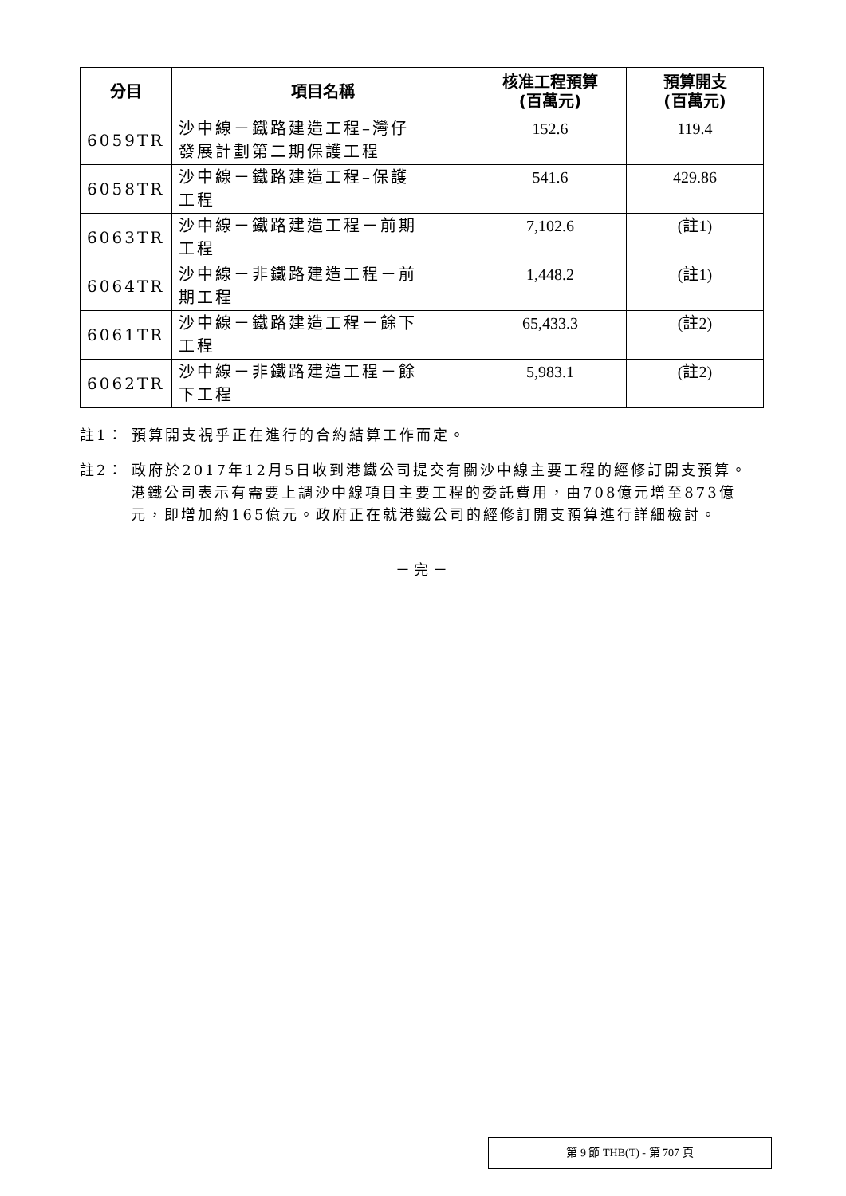| 分目 | 項目名稱 | 核准工程預算 (百萬元) | 預算開支 (百萬元) |
| --- | --- | --- | --- |
| 6059TR | 沙中線－鐵路建造工程–灣仔 發展計劃第二期保護工程 | 152.6 | 119.4 |
| 6058TR | 沙中線－鐵路建造工程–保護 工程 | 541.6 | 429.86 |
| 6063TR | 沙中線－鐵路建造工程－前期 工程 | 7,102.6 | (註1) |
| 6064TR | 沙中線－非鐵路建造工程－前 期工程 | 1,448.2 | (註1) |
| 6061TR | 沙中線－鐵路建造工程－餘下 工程 | 65,433.3 | (註2) |
| 6062TR | 沙中線－非鐵路建造工程－餘 下工程 | 5,983.1 | (註2) |
註1： 預算開支視乎正在進行的合約結算工作而定。
註2： 政府於2017年12月5日收到港鐵公司提交有關沙中線主要工程的經修訂開支預算。港鐵公司表示有需要上調沙中線項目主要工程的委託費用，由708億元增至873億元，即增加約165億元。政府正在就港鐵公司的經修訂開支預算進行詳細檢討。
－ 完 －
第 9 節 THB(T) - 第 707 頁